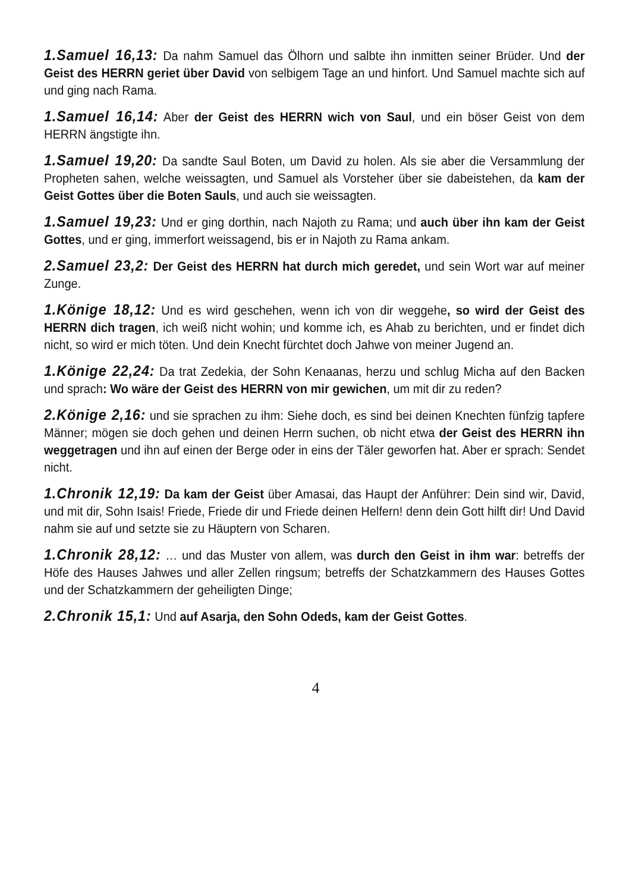1.Samuel 16,13: Da nahm Samuel das Ölhorn und salbte ihn inmitten seiner Brüder. Und der Geist des HERRN geriet über David von selbigem Tage an und hinfort. Und Samuel machte sich auf und ging nach Rama.
1.Samuel 16,14: Aber der Geist des HERRN wich von Saul, und ein böser Geist von dem HERRN ängstigte ihn.
1.Samuel 19,20: Da sandte Saul Boten, um David zu holen. Als sie aber die Versammlung der Propheten sahen, welche weissagten, und Samuel als Vorsteher über sie dabeistehen, da kam der Geist Gottes über die Boten Sauls, und auch sie weissagten.
1.Samuel 19,23: Und er ging dorthin, nach Najoth zu Rama; und auch über ihn kam der Geist Gottes, und er ging, immerfort weissagend, bis er in Najoth zu Rama ankam.
2.Samuel 23,2: Der Geist des HERRN hat durch mich geredet, und sein Wort war auf meiner Zunge.
1.Könige 18,12: Und es wird geschehen, wenn ich von dir weggehe, so wird der Geist des HERRN dich tragen, ich weiß nicht wohin; und komme ich, es Ahab zu berichten, und er findet dich nicht, so wird er mich töten. Und dein Knecht fürchtet doch Jahwe von meiner Jugend an.
1.Könige 22,24: Da trat Zedekia, der Sohn Kenaanas, herzu und schlug Micha auf den Backen und sprach: Wo wäre der Geist des HERRN von mir gewichen, um mit dir zu reden?
2.Könige 2,16: und sie sprachen zu ihm: Siehe doch, es sind bei deinen Knechten fünfzig tapfere Männer; mögen sie doch gehen und deinen Herrn suchen, ob nicht etwa der Geist des HERRN ihn weggetragen und ihn auf einen der Berge oder in eins der Täler geworfen hat. Aber er sprach: Sendet nicht.
1.Chronik 12,19: Da kam der Geist über Amasai, das Haupt der Anführer: Dein sind wir, David, und mit dir, Sohn Isais! Friede, Friede dir und Friede deinen Helfern! denn dein Gott hilft dir! Und David nahm sie auf und setzte sie zu Häuptern von Scharen.
1.Chronik 28,12: … und das Muster von allem, was durch den Geist in ihm war: betreffs der Höfe des Hauses Jahwes und aller Zellen ringsum; betreffs der Schatzkammern des Hauses Gottes und der Schatzkammern der geheiligten Dinge;
2.Chronik 15,1: Und auf Asarja, den Sohn Odeds, kam der Geist Gottes.
4